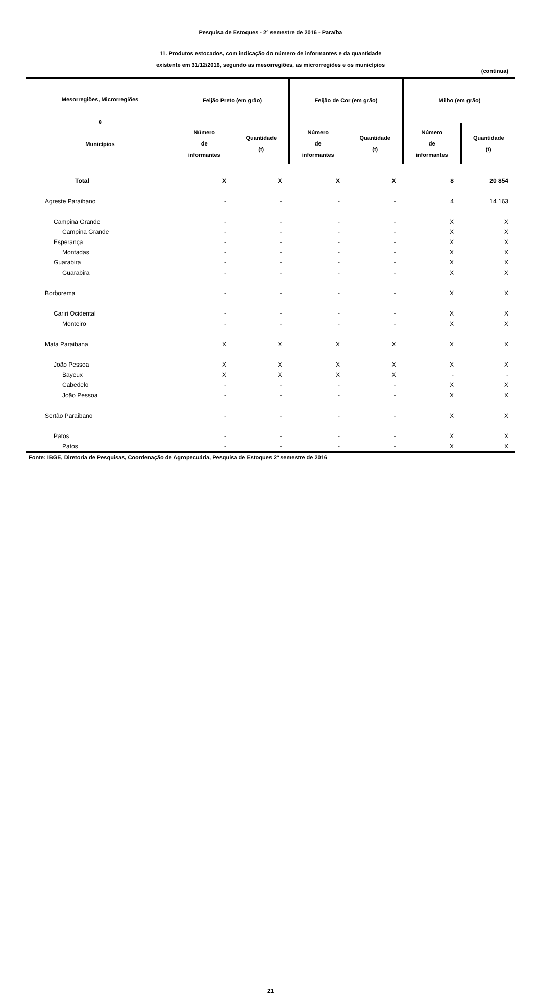Pesquisa de Estoques - 2º semestre de 2016 - Paraíba
11. Produtos estocados, com indicação do número de informantes e da quantidade
existente em 31/12/2016, segundo as mesorregiões, as microrregiões e os municípios
(continua)
| Mesorregiões, Microrregiões e Municípios | Feijão Preto (em grão) | | Feijão de Cor (em grão) | | Milho (em grão) | |
| --- | --- | --- | --- | --- | --- | --- |
| | Número de informantes | Quantidade (t) | Número de informantes | Quantidade (t) | Número de informantes | Quantidade (t) |
| Total | X | X | X | X | 8 | 20 854 |
| Agreste Paraibano | - | - | - | - | 4 | 14 163 |
| Campina Grande | - | - | - | - | X | X |
| Campina Grande | - | - | - | - | X | X |
| Esperança | - | - | - | - | X | X |
| Montadas | - | - | - | - | X | X |
| Guarabira | - | - | - | - | X | X |
| Guarabira | - | - | - | - | X | X |
| Borborema | - | - | - | - | X | X |
| Cariri Ocidental | - | - | - | - | X | X |
| Monteiro | - | - | - | - | X | X |
| Mata Paraibana | X | X | X | X | X | X |
| João Pessoa | X | X | X | X | X | X |
| Bayeux | X | X | X | X | - | - |
| Cabedelo | - | - | - | - | X | X |
| João Pessoa | - | - | - | - | X | X |
| Sertão Paraibano | - | - | - | - | X | X |
| Patos | - | - | - | - | X | X |
| Patos | - | - | - | - | X | X |
Fonte: IBGE, Diretoria de Pesquisas, Coordenação de Agropecuária, Pesquisa de Estoques 2º semestre de 2016
21